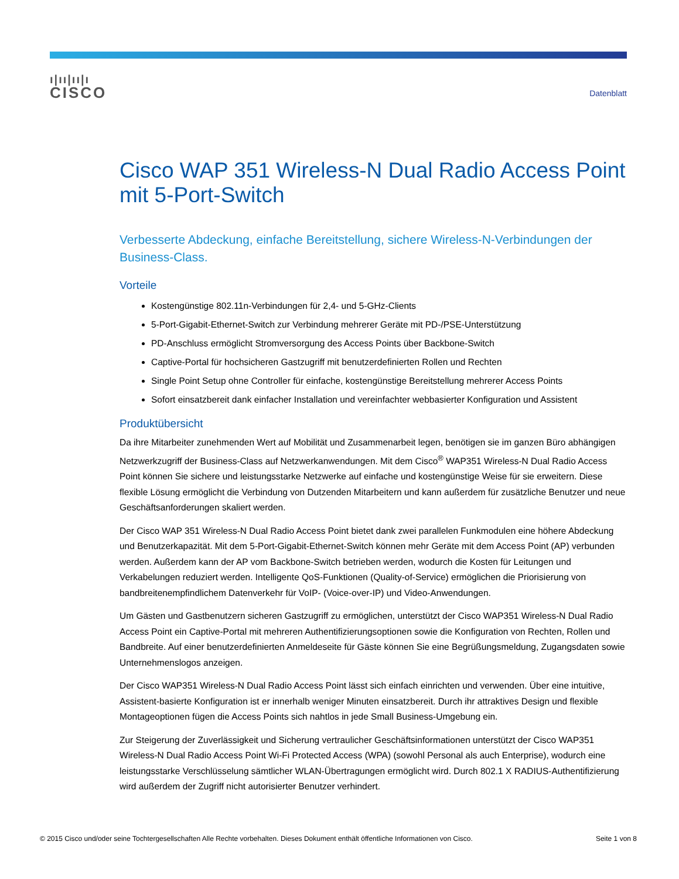ı|ıı|ıı|ı
CISCO
Datenblatt
Cisco WAP 351 Wireless-N Dual Radio Access Point mit 5-Port-Switch
Verbesserte Abdeckung, einfache Bereitstellung, sichere Wireless-N-Verbindungen der Business-Class.
Vorteile
Kostengünstige 802.11n-Verbindungen für 2,4- und 5-GHz-Clients
5-Port-Gigabit-Ethernet-Switch zur Verbindung mehrerer Geräte mit PD-/PSE-Unterstützung
PD-Anschluss ermöglicht Stromversorgung des Access Points über Backbone-Switch
Captive-Portal für hochsicheren Gastzugriff mit benutzerdefinierten Rollen und Rechten
Single Point Setup ohne Controller für einfache, kostengünstige Bereitstellung mehrerer Access Points
Sofort einsatzbereit dank einfacher Installation und vereinfachter webbasierter Konfiguration und Assistent
Produktübersicht
Da ihre Mitarbeiter zunehmenden Wert auf Mobilität und Zusammenarbeit legen, benötigen sie im ganzen Büro abhängigen Netzwerkzugriff der Business-Class auf Netzwerkanwendungen. Mit dem Cisco<sup>®</sup> WAP351 Wireless-N Dual Radio Access Point können Sie sichere und leistungsstarke Netzwerke auf einfache und kostengünstige Weise für sie erweitern. Diese flexible Lösung ermöglicht die Verbindung von Dutzenden Mitarbeitern und kann außerdem für zusätzliche Benutzer und neue Geschäftsanforderungen skaliert werden.
Der Cisco WAP 351 Wireless-N Dual Radio Access Point bietet dank zwei parallelen Funkmodulen eine höhere Abdeckung und Benutzerkapazität. Mit dem 5-Port-Gigabit-Ethernet-Switch können mehr Geräte mit dem Access Point (AP) verbunden werden. Außerdem kann der AP vom Backbone-Switch betrieben werden, wodurch die Kosten für Leitungen und Verkabelungen reduziert werden. Intelligente QoS-Funktionen (Quality-of-Service) ermöglichen die Priorisierung von bandbreitenempfindlichem Datenverkehr für VoIP- (Voice-over-IP) und Video-Anwendungen.
Um Gästen und Gastbenutzern sicheren Gastzugriff zu ermöglichen, unterstützt der Cisco WAP351 Wireless-N Dual Radio Access Point ein Captive-Portal mit mehreren Authentifizierungsoptionen sowie die Konfiguration von Rechten, Rollen und Bandbreite. Auf einer benutzerdefinierten Anmeldeseite für Gäste können Sie eine Begrüßungsmeldung, Zugangsdaten sowie Unternehmenslogos anzeigen.
Der Cisco WAP351 Wireless-N Dual Radio Access Point lässt sich einfach einrichten und verwenden. Über eine intuitive, Assistent-basierte Konfiguration ist er innerhalb weniger Minuten einsatzbereit. Durch ihr attraktives Design und flexible Montageoptionen fügen die Access Points sich nahtlos in jede Small Business-Umgebung ein.
Zur Steigerung der Zuverlässigkeit und Sicherung vertraulicher Geschäftsinformationen unterstützt der Cisco WAP351 Wireless-N Dual Radio Access Point Wi-Fi Protected Access (WPA) (sowohl Personal als auch Enterprise), wodurch eine leistungsstarke Verschlüsselung sämtlicher WLAN-Übertragungen ermöglicht wird. Durch 802.1 X RADIUS-Authentifizierung wird außerdem der Zugriff nicht autorisierter Benutzer verhindert.
© 2015 Cisco und/oder seine Tochtergesellschaften Alle Rechte vorbehalten. Dieses Dokument enthält öffentliche Informationen von Cisco. Seite 1 von 8